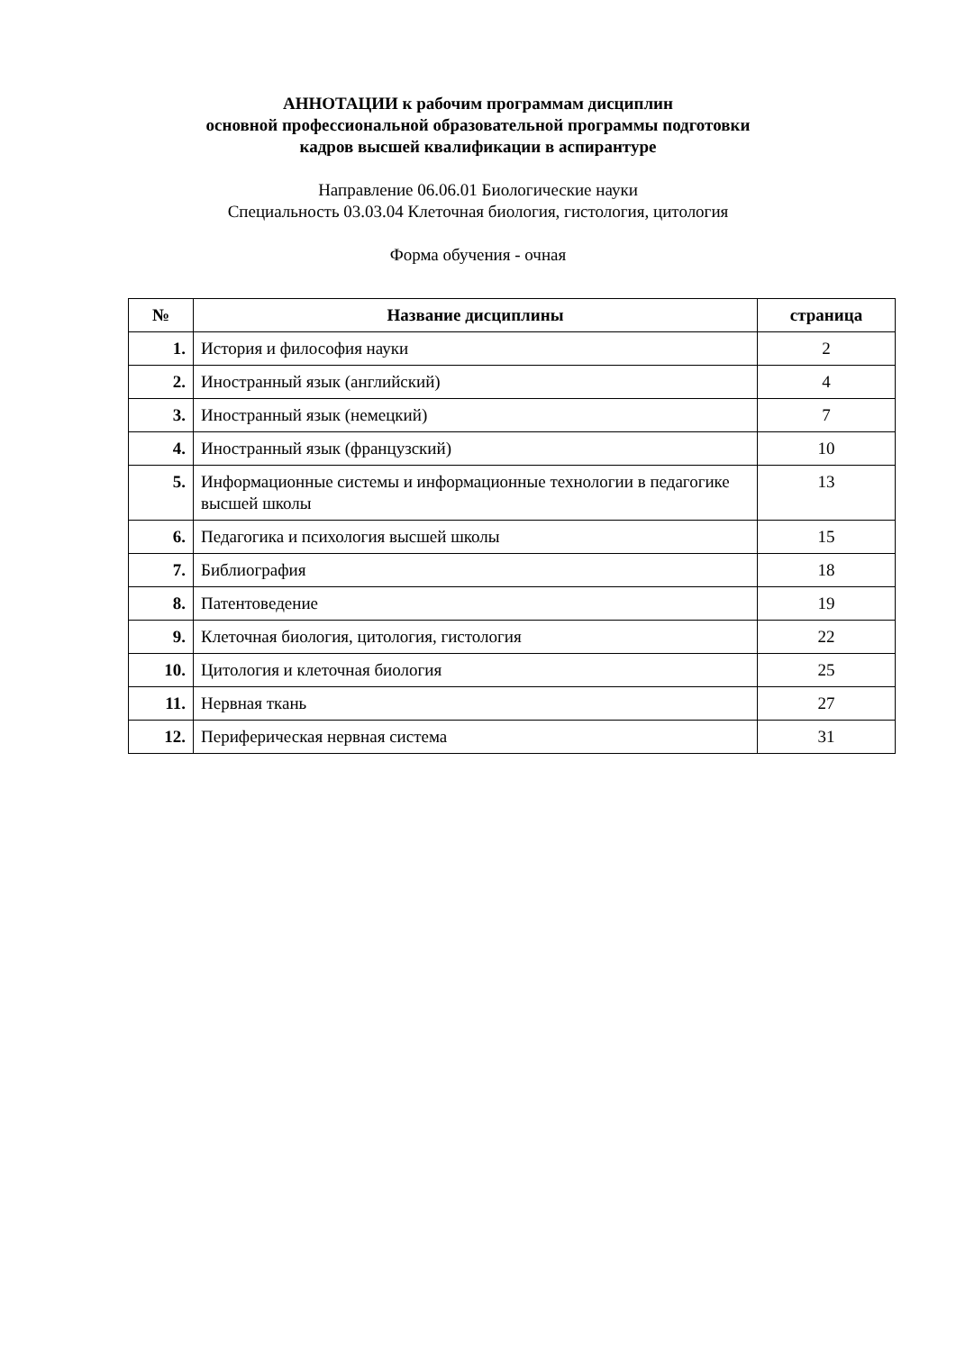АННОТАЦИИ к рабочим программам дисциплин
основной профессиональной образовательной программы подготовки
кадров высшей квалификации в аспирантуре
Направление 06.06.01 Биологические науки
Специальность 03.03.04 Клеточная биология, гистология, цитология
Форма обучения - очная
| № | Название дисциплины | страница |
| --- | --- | --- |
| 1. | История и философия науки | 2 |
| 2. | Иностранный язык (английский) | 4 |
| 3. | Иностранный язык (немецкий) | 7 |
| 4. | Иностранный язык (французский) | 10 |
| 5. | Информационные системы и информационные технологии в педагогике высшей школы | 13 |
| 6. | Педагогика и психология высшей школы | 15 |
| 7. | Библиография | 18 |
| 8. | Патентоведение | 19 |
| 9. | Клеточная биология, цитология, гистология | 22 |
| 10. | Цитология и клеточная биология | 25 |
| 11. | Нервная ткань | 27 |
| 12. | Периферическая нервная система | 31 |